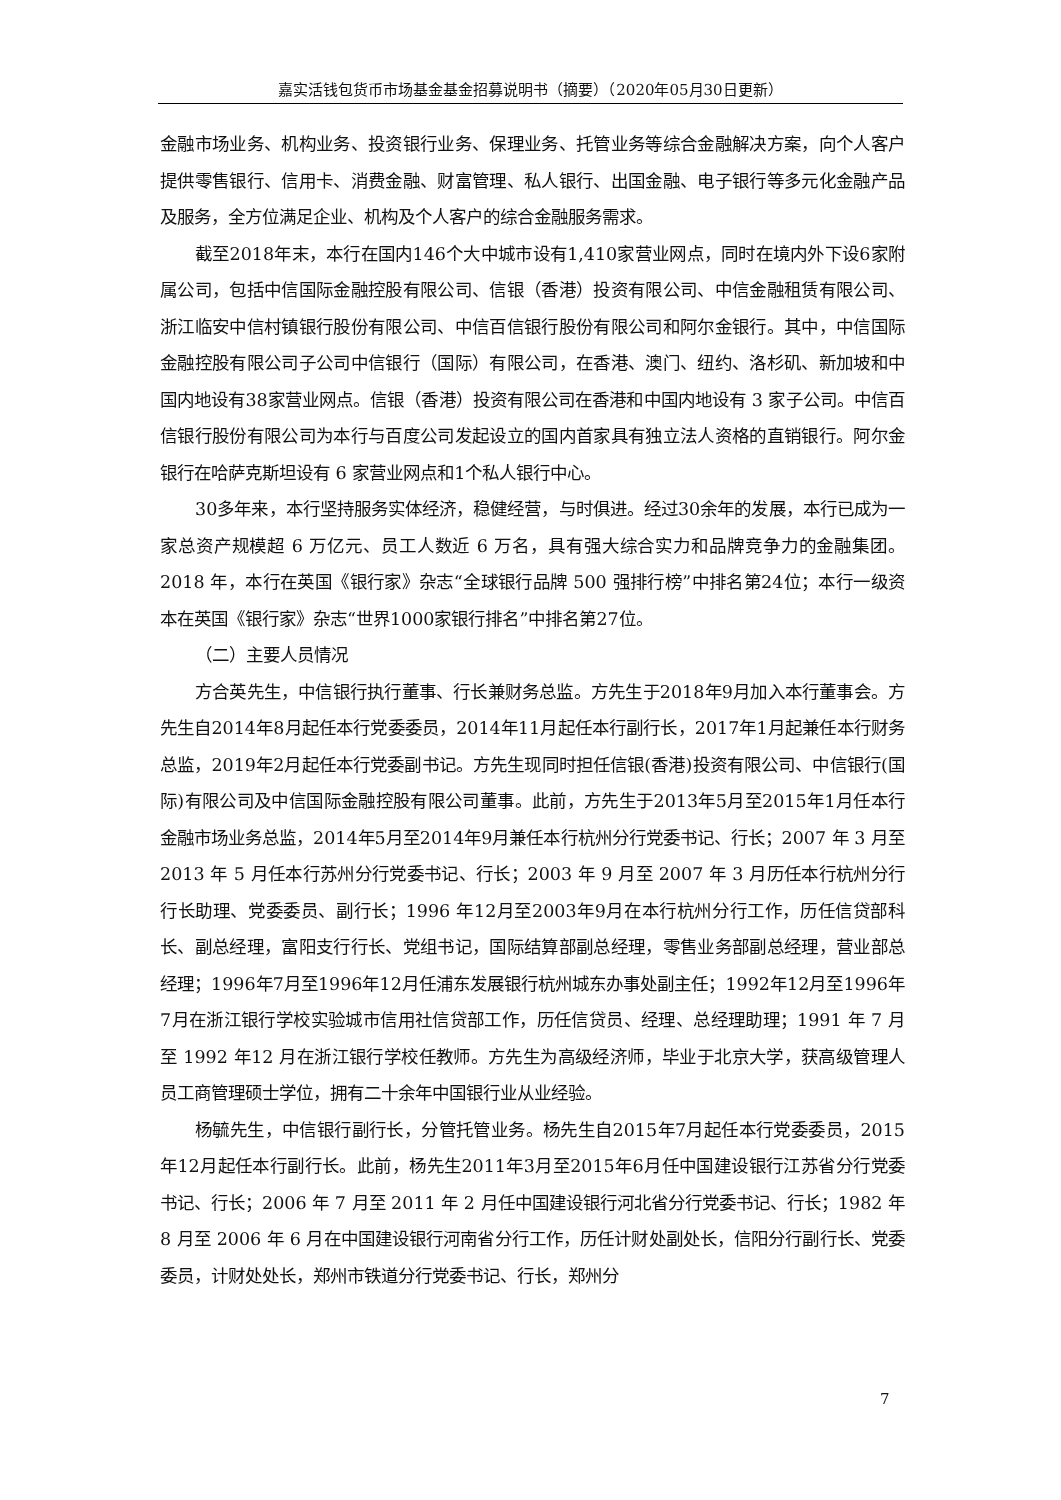嘉实活钱包货币市场基金基金招募说明书（摘要）（2020年05月30日更新）
金融市场业务、机构业务、投资银行业务、保理业务、托管业务等综合金融解决方案，向个人客户提供零售银行、信用卡、消费金融、财富管理、私人银行、出国金融、电子银行等多元化金融产品及服务，全方位满足企业、机构及个人客户的综合金融服务需求。
截至2018年末，本行在国内146个大中城市设有1,410家营业网点，同时在境内外下设6家附属公司，包括中信国际金融控股有限公司、信银（香港）投资有限公司、中信金融租赁有限公司、浙江临安中信村镇银行股份有限公司、中信百信银行股份有限公司和阿尔金银行。其中，中信国际金融控股有限公司子公司中信银行（国际）有限公司，在香港、澳门、纽约、洛杉矶、新加坡和中国内地设有38家营业网点。信银（香港）投资有限公司在香港和中国内地设有 3 家子公司。中信百信银行股份有限公司为本行与百度公司发起设立的国内首家具有独立法人资格的直销银行。阿尔金银行在哈萨克斯坦设有 6 家营业网点和1个私人银行中心。
30多年来，本行坚持服务实体经济，稳健经营，与时俱进。经过30余年的发展，本行已成为一家总资产规模超 6 万亿元、员工人数近 6 万名，具有强大综合实力和品牌竞争力的金融集团。2018 年，本行在英国《银行家》杂志“全球银行品牌 500 强排行榜”中排名第24位；本行一级资本在英国《银行家》杂志“世界1000家银行排名”中排名第27位。
（二）主要人员情况
方合英先生，中信银行执行董事、行长兼财务总监。方先生于2018年9月加入本行董事会。方先生自2014年8月起任本行党委委员，2014年11月起任本行副行长，2017年1月起兼任本行财务总监，2019年2月起任本行党委副书记。方先生现同时担任信银(香港)投资有限公司、中信银行(国际)有限公司及中信国际金融控股有限公司董事。此前，方先生于2013年5月至2015年1月任本行金融市场业务总监，2014年5月至2014年9月兼任本行杭州分行党委书记、行长；2007 年 3 月至 2013 年 5 月任本行苏州分行党委书记、行长；2003 年 9 月至 2007 年 3 月历任本行杭州分行行长助理、党委委员、副行长；1996 年12月至2003年9月在本行杭州分行工作，历任信贷部科长、副总经理，富阳支行行长、党组书记，国际结算部副总经理，零售业务部副总经理，营业部总经理；1996年7月至1996年12月任浦东发展银行杭州城东办事处副主任；1992年12月至1996年7月在浙江银行学校实验城市信用社信贷部工作，历任信贷员、经理、总经理助理；1991 年 7 月至 1992 年12 月在浙江银行学校任教师。方先生为高级经济师，毕业于北京大学，获高级管理人员工商管理硕士学位，拥有二十余年中国银行业从业经验。
杨毓先生，中信银行副行长，分管托管业务。杨先生自2015年7月起任本行党委委员，2015年12月起任本行副行长。此前，杨先生2011年3月至2015年6月任中国建设银行江苏省分行党委书记、行长；2006 年 7 月至 2011 年 2 月任中国建设银行河北省分行党委书记、行长；1982 年 8 月至 2006 年 6 月在中国建设银行河南省分行工作，历任计财处副处长，信阳分行副行长、党委委员，计财处处长，郑州市铁道分行党委书记、行长，郑州分
7